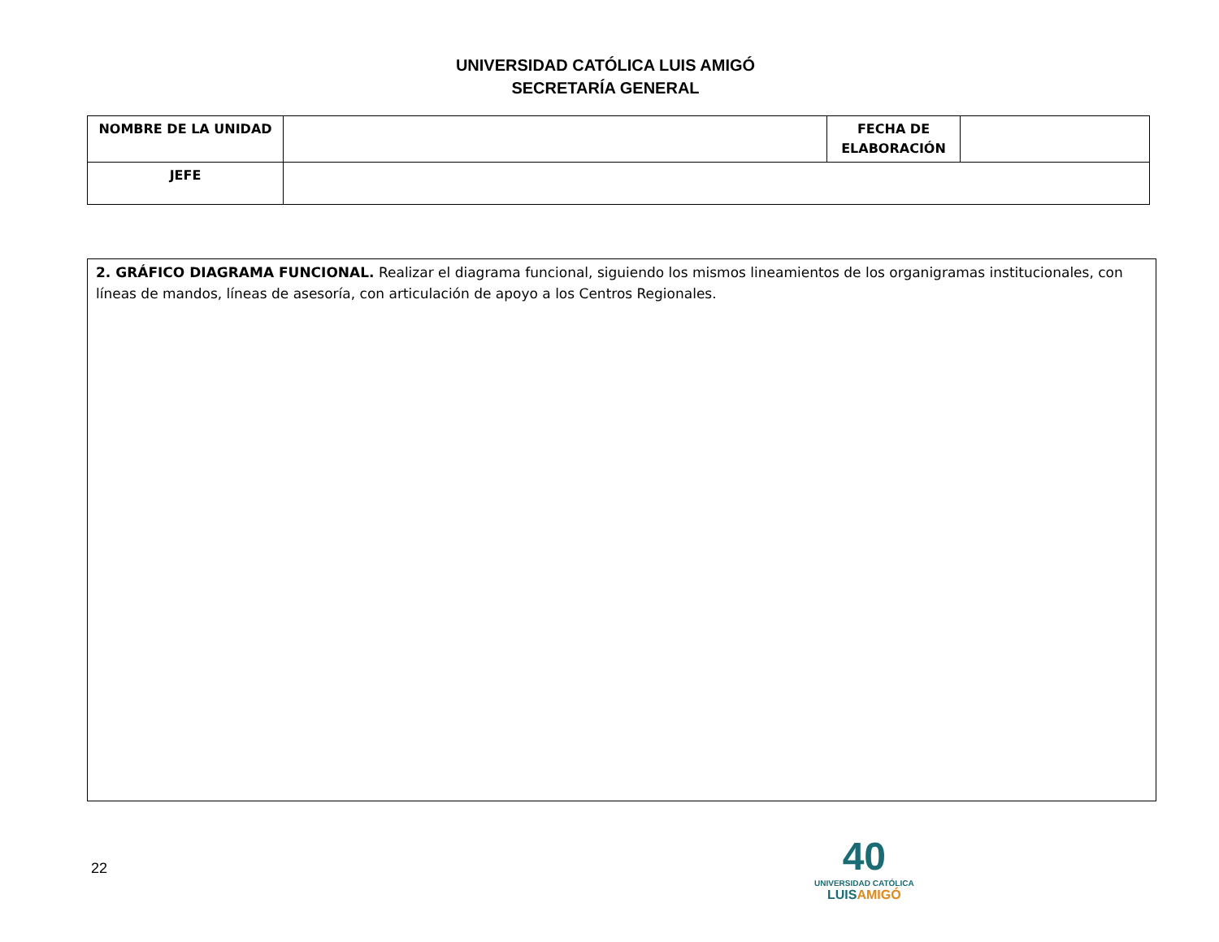UNIVERSIDAD CATÓLICA LUIS AMIGÓ
SECRETARÍA GENERAL
| NOMBRE DE LA UNIDAD | | FECHA DE ELABORACIÓN | |
| JEFE | | | |
2. GRÁFICO DIAGRAMA FUNCIONAL. Realizar el diagrama funcional, siguiendo los mismos lineamientos de los organigramas institucionales, con líneas de mandos, líneas de asesoría, con articulación de apoyo a los Centros Regionales.
22
40
UNIVERSIDAD CATÓLICA
LUISAMIGÓ